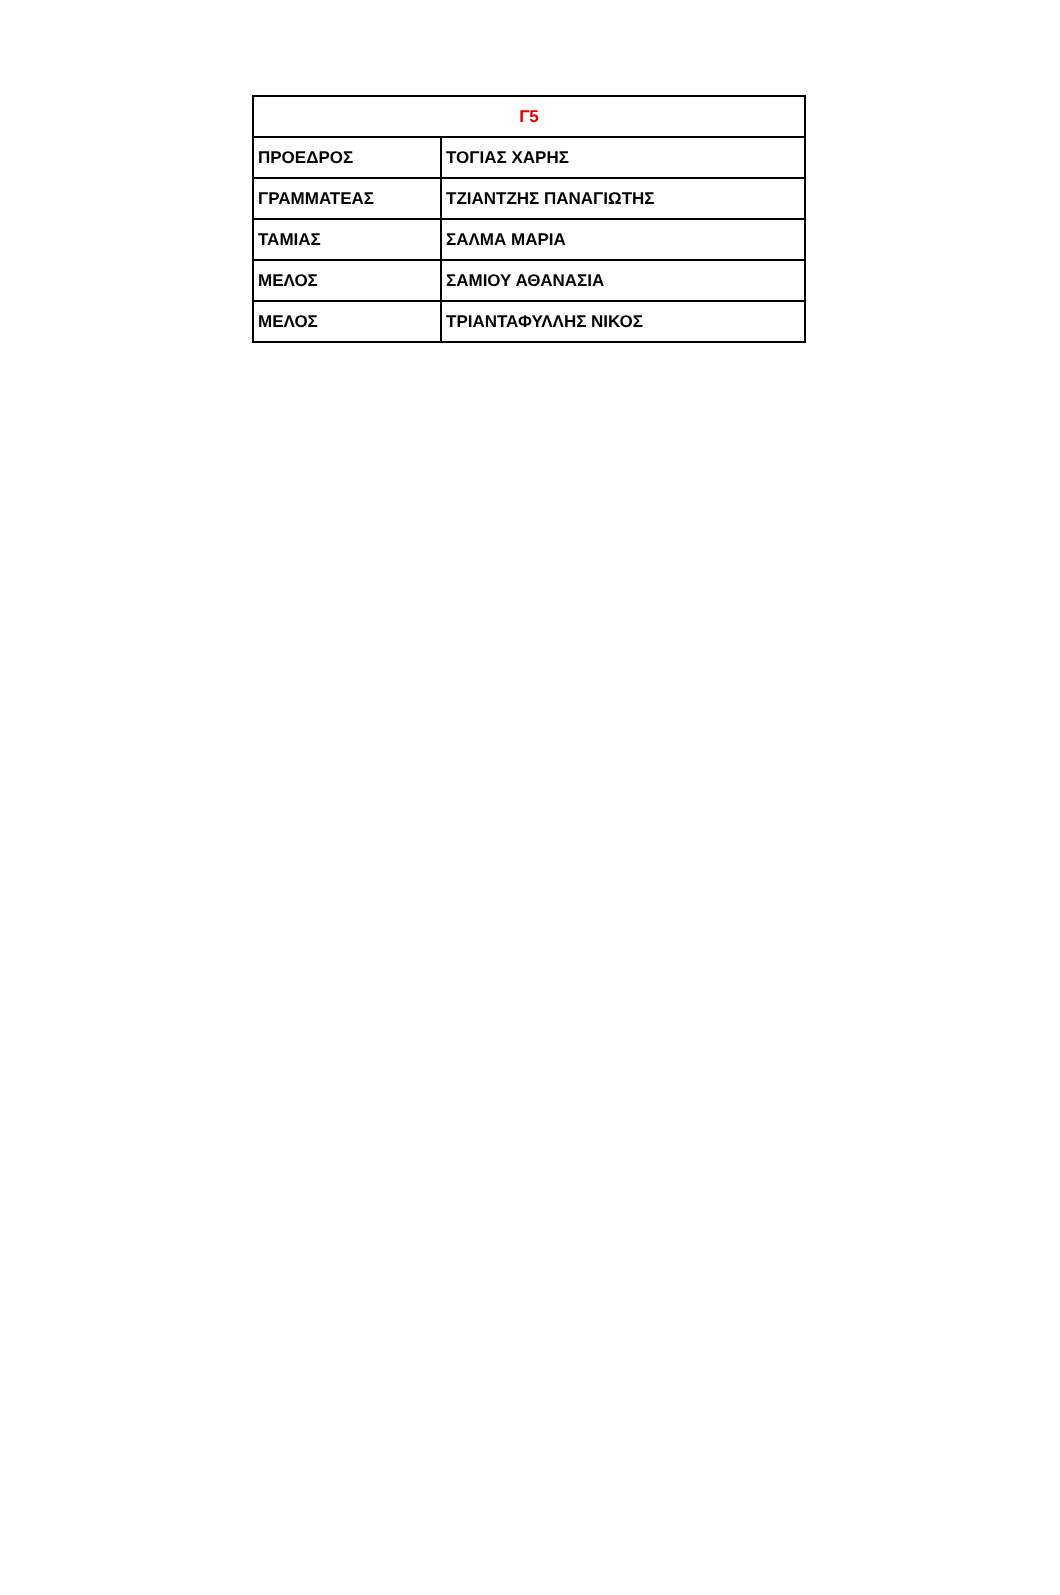| Γ5 | |
| --- | --- |
| ΠΡΟΕΔΡΟΣ | ΤΟΓΙΑΣ ΧΑΡΗΣ |
| ΓΡΑΜΜΑΤΕΑΣ | ΤΖΙΑΝΤΖΗΣ ΠΑΝΑΓΙΩΤΗΣ |
| ΤΑΜΙΑΣ | ΣΑΛΜΑ ΜΑΡΙΑ |
| ΜΕΛΟΣ | ΣΑΜΙΟΥ ΑΘΑΝΑΣΙΑ |
| ΜΕΛΟΣ | ΤΡΙΑΝΤΑΦΥΛΛΗΣ ΝΙΚΟΣ |